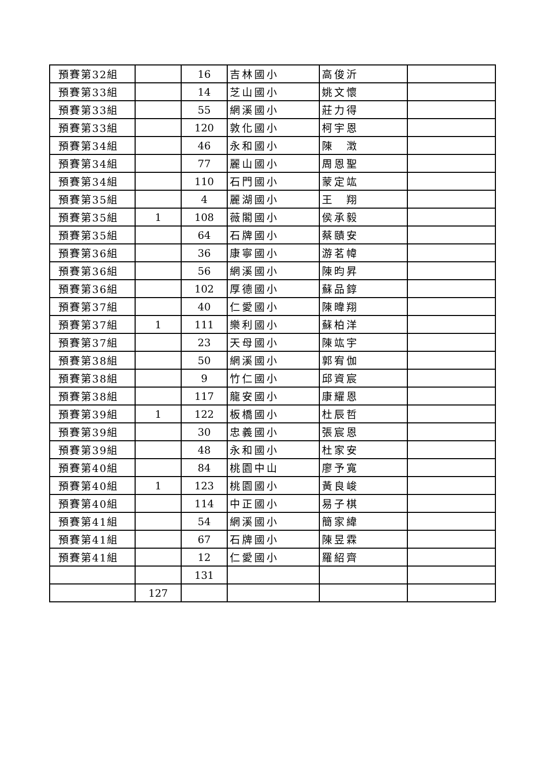| 預賽第32組 | | 16 | 吉林國小 | 高俊沂 | |
| 預賽第33組 | | 14 | 芝山國小 | 姚文懷 | |
| 預賽第33組 | | 55 | 網溪國小 | 莊力得 | |
| 預賽第33組 | | 120 | 敦化國小 | 柯宇恩 | |
| 預賽第34組 | | 46 | 永和國小 | 陳 澂 | |
| 預賽第34組 | | 77 | 麗山國小 | 周恩聖 | |
| 預賽第34組 | | 110 | 石門國小 | 蒙定竑 | |
| 預賽第35組 | | 4 | 麗湖國小 | 王 翔 | |
| 預賽第35組 | 1 | 108 | 薇閣國小 | 侯承毅 | |
| 預賽第35組 | | 64 | 石牌國小 | 蔡賾安 | |
| 預賽第36組 | | 36 | 康寧國小 | 游茗幃 | |
| 預賽第36組 | | 56 | 網溪國小 | 陳昀昇 | |
| 預賽第36組 | | 102 | 厚德國小 | 蘇品錞 | |
| 預賽第37組 | | 40 | 仁愛國小 | 陳暐翔 | |
| 預賽第37組 | 1 | 111 | 樂利國小 | 蘇柏洋 | |
| 預賽第37組 | | 23 | 天母國小 | 陳竑宇 | |
| 預賽第38組 | | 50 | 網溪國小 | 郭宥伽 | |
| 預賽第38組 | | 9 | 竹仁國小 | 邱資宸 | |
| 預賽第38組 | | 117 | 龍安國小 | 康耀恩 | |
| 預賽第39組 | 1 | 122 | 板橋國小 | 杜辰哲 | |
| 預賽第39組 | | 30 | 忠義國小 | 張宸恩 | |
| 預賽第39組 | | 48 | 永和國小 | 杜家安 | |
| 預賽第40組 | | 84 | 桃園中山 | 廖予寬 | |
| 預賽第40組 | 1 | 123 | 桃園國小 | 黃良峻 | |
| 預賽第40組 | | 114 | 中正國小 | 易子棋 | |
| 預賽第41組 | | 54 | 網溪國小 | 簡家緯 | |
| 預賽第41組 | | 67 | 石牌國小 | 陳昱霖 | |
| 預賽第41組 | | 12 | 仁愛國小 | 羅紹齊 | |
| | | 131 | | | |
| | 127 | | | | |